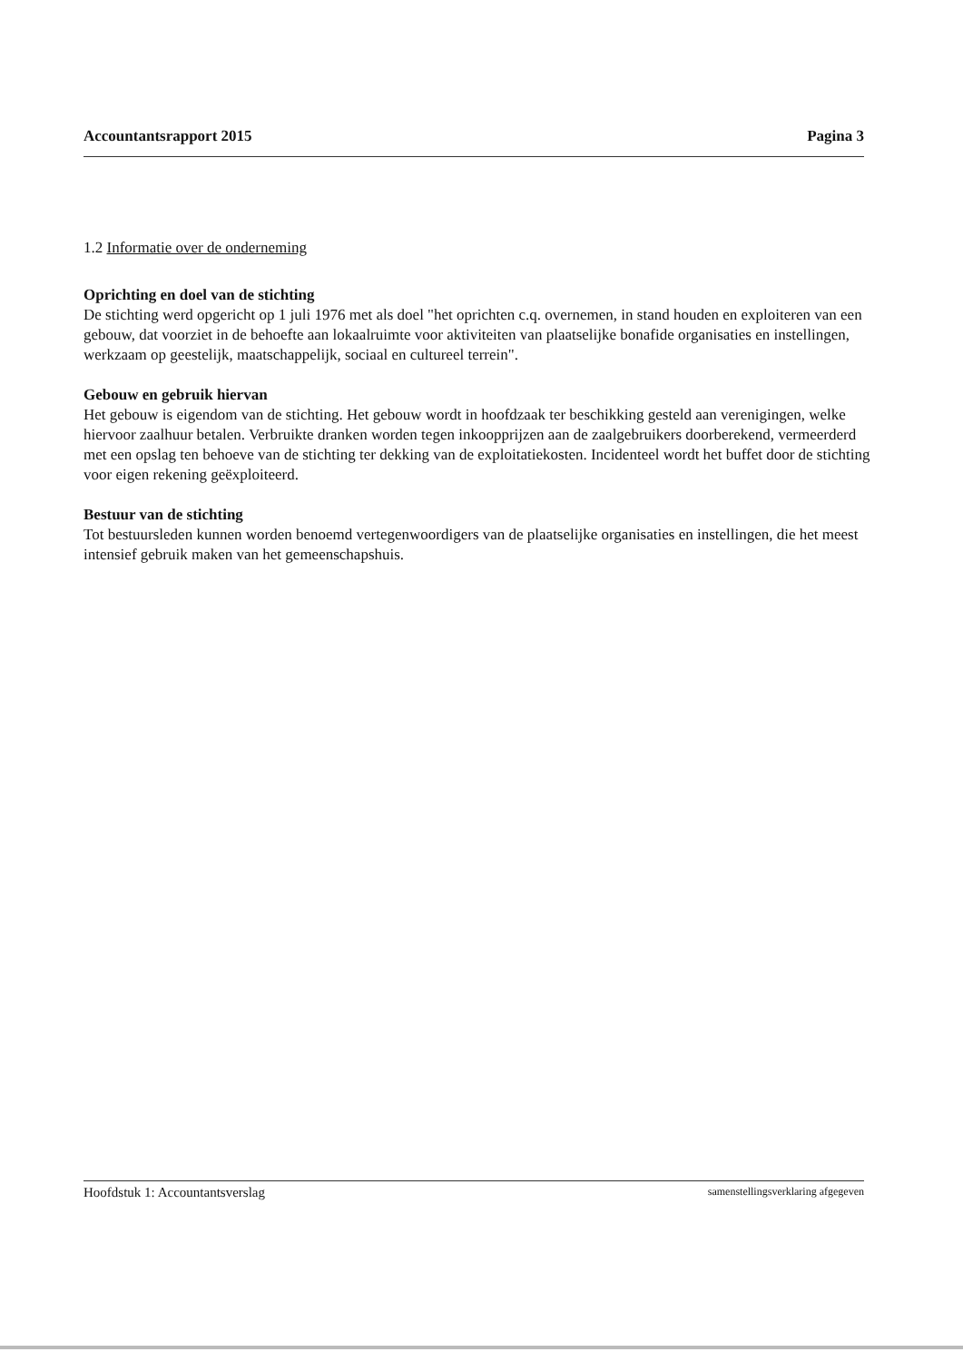Accountantsrapport 2015 Pagina 3
1.2 Informatie over de onderneming
Oprichting en doel van de stichting
De stichting werd opgericht op 1 juli 1976 met als doel "het oprichten c.q. overnemen, in stand houden en exploiteren van een gebouw, dat voorziet in de behoefte aan lokaalruimte voor aktiviteiten van plaatselijke bonafide organisaties en instellingen, werkzaam op geestelijk, maatschappelijk, sociaal en cultureel terrein".
Gebouw en gebruik hiervan
Het gebouw is eigendom van de stichting. Het gebouw wordt in hoofdzaak ter beschikking gesteld aan verenigingen, welke hiervoor zaalhuur betalen. Verbruikte dranken worden tegen inkoopprijzen aan de zaalgebruikers doorberekend, vermeerderd met een opslag ten behoeve van de stichting ter dekking van de exploitatiekosten. Incidenteel wordt het buffet door de stichting voor eigen rekening geëxploiteerd.
Bestuur van de stichting
Tot bestuursleden kunnen worden benoemd vertegenwoordigers van de plaatselijke organisaties en instellingen, die het meest intensief gebruik maken van het gemeenschapshuis.
Hoofdstuk 1: Accountantsverslag samenstellingsverklaring afgegeven